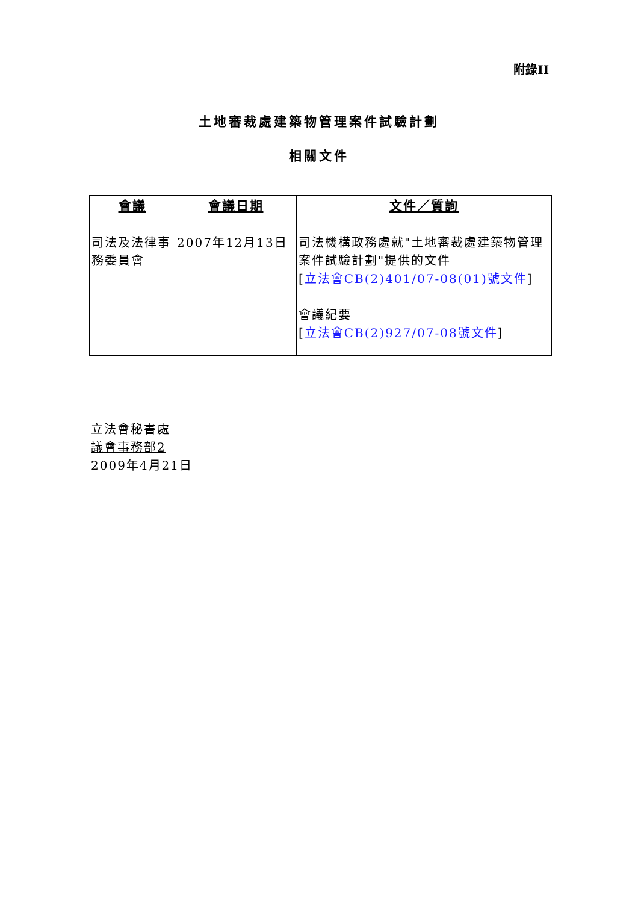附錄II
土地審裁處建築物管理案件試驗計劃
相關文件
| 會議 | 會議日期 | 文件／質詢 |
| --- | --- | --- |
| 司法及法律事務委員會 | 2007年12月13日 | 司法機構政務處就"土地審裁處建築物管理案件試驗計劃"提供的文件 [ 立法會CB(2)401/07-08(01)號文件 ] 會議紀要 [ 立法會CB(2)927/07-08號文件 ] |
立法會秘書處
議會事務部2
2009年4月21日